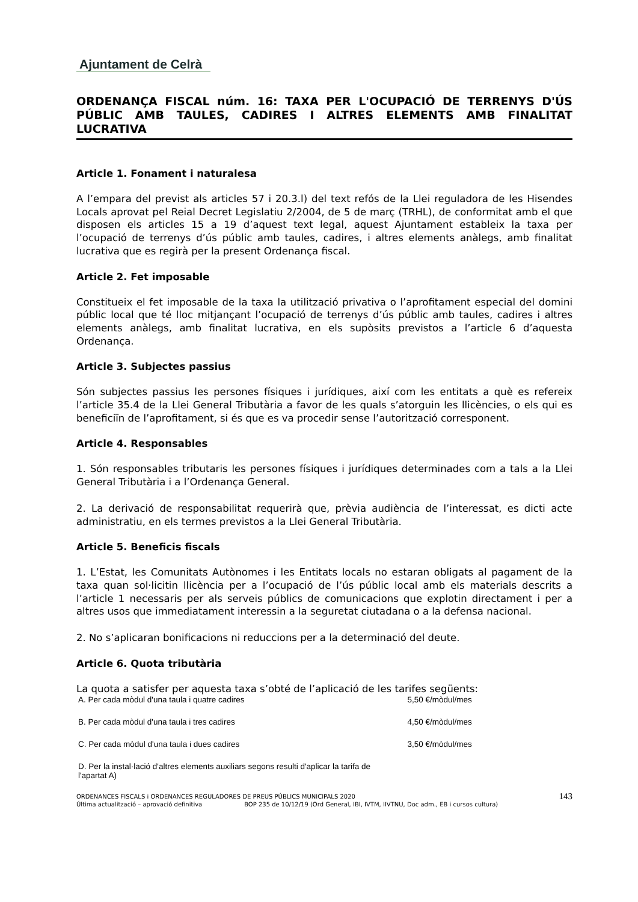Ajuntament de Celrà
ORDENANÇA FISCAL núm. 16: TAXA PER L'OCUPACIÓ DE TERRENYS D'ÚS PÚBLIC AMB TAULES, CADIRES I ALTRES ELEMENTS AMB FINALITAT LUCRATIVA
Article 1. Fonament i naturalesa
A l’empara del previst als articles 57 i 20.3.l) del text refós de la Llei reguladora de les Hisendes Locals aprovat pel Reial Decret Legislatiu 2/2004, de 5 de març (TRHL), de conformitat amb el que disposen els articles 15 a 19 d’aquest text legal, aquest Ajuntament estableix la taxa per l’ocupació de terrenys d’ús públic amb taules, cadires, i altres elements anàlegs, amb finalitat lucrativa que es regirà per la present Ordenança fiscal.
Article 2. Fet imposable
Constitueix el fet imposable de la taxa la utilització privativa o l’aprofitament especial del domini públic local que té lloc mitjançant l’ocupació de terrenys d’ús públic amb taules, cadires i altres elements anàlegs, amb finalitat lucrativa, en els supòsits previstos a l’article 6 d’aquesta Ordenança.
Article 3. Subjectes passius
Són subjectes passius les persones físiques i jurídiques, així com les entitats a què es refereix l’article 35.4 de la Llei General Tributària a favor de les quals s’atorguin les llicències, o els qui es beneficiïn de l’aprofitament, si és que es va procedir sense l’autorització corresponent.
Article 4. Responsables
1. Són responsables tributaris les persones físiques i jurídiques determinades com a tals a la Llei General Tributària i a l’Ordenança General.
2. La derivació de responsabilitat requerirà que, prèvia audiència de l’interessat, es dicti acte administratiu, en els termes previstos a la Llei General Tributària.
Article 5. Beneficis fiscals
1. L’Estat, les Comunitats Autònomes i les Entitats locals no estaran obligats al pagament de la taxa quan sol·licitin llicència per a l’ocupació de l’ús públic local amb els materials descrits a l’article 1 necessaris per als serveis públics de comunicacions que explotin directament i per a altres usos que immediatament interessin a la seguretat ciutadana o a la defensa nacional.
2. No s’aplicaran bonificacions ni reduccions per a la determinació del deute.
Article 6. Quota tributària
La quota a satisfer per aquesta taxa s’obté de l’aplicació de les tarifes següents:
| A. Per cada mòdul d'una taula i quatre cadires | 5,50 €/mòdul/mes |
| B. Per cada mòdul d'una taula i tres cadires | 4,50 €/mòdul/mes |
| C. Per cada mòdul d'una taula i dues cadires | 3,50 €/mòdul/mes |
| D. Per la instal·lació d'altres elements auxiliars segons resulti d'aplicar la tarifa de l'apartat A) | |
ORDENANCES FISCALS i ORDENANCES REGULADORES DE PREUS PÚBLICS MUNICIPALS 2020
Última actualització – aprovació definitiva BOP 235 de 10/12/19 (Ord General, IBI, IVTM, IIVTNU, Doc adm., EB i cursos cultura)
143